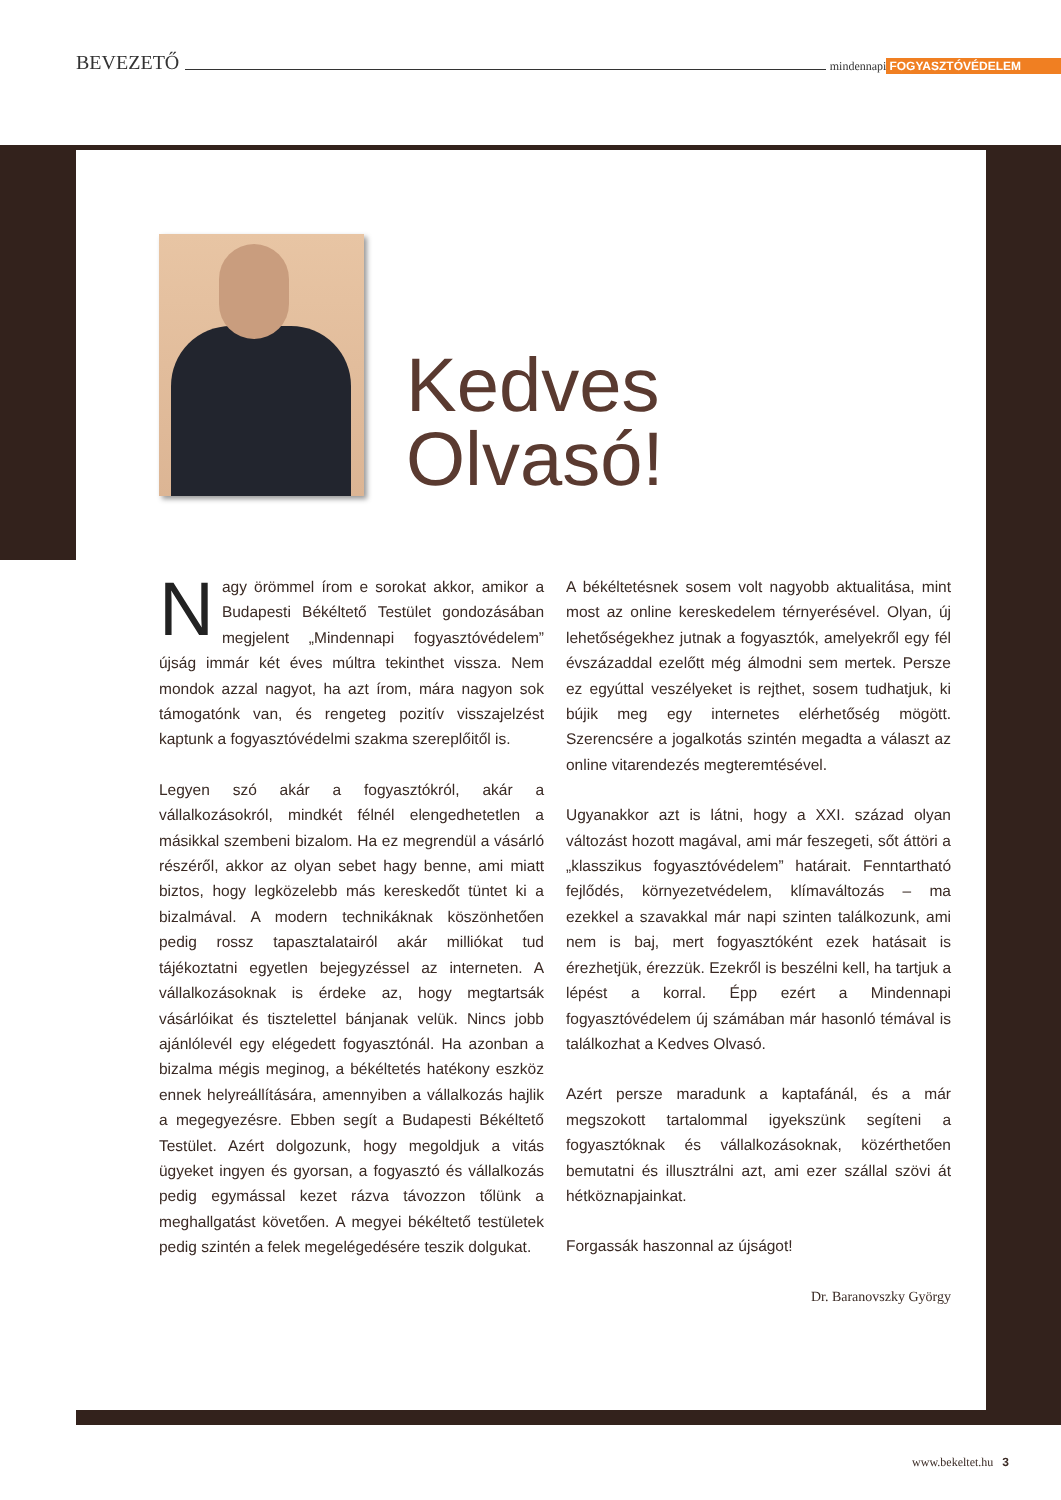BEVEZETŐ mindennapi FOGYASZTÓVÉDELEM
Kedves
Olvasó!
Nagy örömmel írom e sorokat akkor, amikor a Budapesti Békéltető Testület gondozásában megjelent „Mindennapi fogyasztóvédelem” újság immár két éves múltra tekinthet vissza. Nem mondok azzal nagyot, ha azt írom, mára nagyon sok támogatónk van, és rengeteg pozitív visszajelzést kaptunk a fogyasztóvédelmi szakma szereplőitől is.
Legyen szó akár a fogyasztókról, akár a vállalkozásokról, mindkét félnél elengedhetetlen a másikkal szembeni bizalom. Ha ez megrendül a vásárló részéről, akkor az olyan sebet hagy benne, ami miatt biztos, hogy legközelebb más kereskedőt tüntet ki a bizalmával. A modern technikáknak köszönhetően pedig rossz tapasztalatairól akár milliókat tud tájékoztatni egyetlen bejegyzéssel az interneten. A vállalkozásoknak is érdeke az, hogy megtartsák vásárlóikat és tisztelettel bánjanak velük. Nincs jobb ajánlólevél egy elégedett fogyasztónál. Ha azonban a bizalma mégis meginog, a békéltetés hatékony eszköz ennek helyreállítására, amennyiben a vállalkozás hajlik a megegyezésre. Ebben segít a Budapesti Békéltető Testület. Azért dolgozunk, hogy megoldjuk a vitás ügyeket ingyen és gyorsan, a fogyasztó és vállalkozás pedig egymással kezet rázva távozzon tőlünk a meghallgatást követően. A megyei békéltető testületek pedig szintén a felek megelégedésére teszik dolgukat.
A békéltetésnek sosem volt nagyobb aktualitása, mint most az online kereskedelem térnyerésével. Olyan, új lehetőségekhez jutnak a fogyasztók, amelyekről egy fél évszázaddal ezelőtt még álmodni sem mertek. Persze ez egyúttal veszélyeket is rejthet, sosem tudhatjuk, ki bújik meg egy internetes elérhetőség mögött. Szerencsére a jogalkotás szintén megadta a választ az online vitarendezés megteremtésével.
Ugyanakkor azt is látni, hogy a XXI. század olyan változást hozott magával, ami már feszegeti, sőt áttöri a „klasszikus fogyasztóvédelem” határait. Fenntartható fejlődés, környezetvédelem, klímaváltozás – ma ezekkel a szavakkal már napi szinten találkozunk, ami nem is baj, mert fogyasztóként ezek hatásait is érezhetjük, érezzük. Ezekről is beszélni kell, ha tartjuk a lépést a korral. Épp ezért a Mindennapi fogyasztóvédelem új számában már hasonló témával is találkozhat a Kedves Olvasó.
Azért persze maradunk a kaptafánál, és a már megszokott tartalommal igyekszünk segíteni a fogyasztóknak és vállalkozásoknak, közérthetően bemutatni és illusztrálni azt, ami ezer szállal szövi át hétköznapjainkat.
Forgassák haszonnal az újságot!
Dr. Baranovszky György
www.bekeltet.hu 3